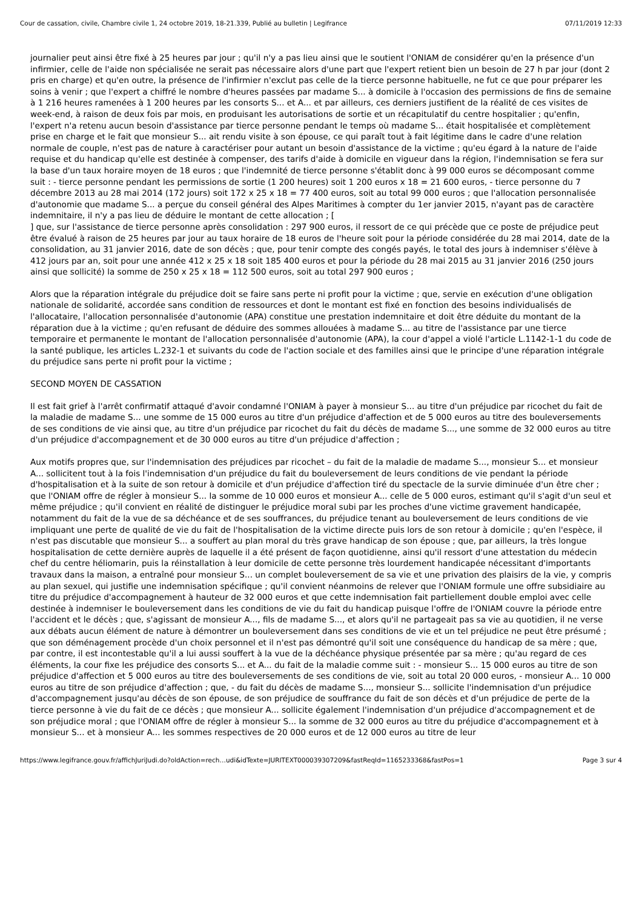Cour de cassation, civile, Chambre civile 1, 24 octobre 2019, 18-21.339, Publié au bulletin | Legifrance 07/11/2019 12:33
journalier peut ainsi être fixé à 25 heures par jour ; qu'il n'y a pas lieu ainsi que le soutient l'ONIAM de considérer qu'en la présence d'un infirmier, celle de l'aide non spécialisée ne serait pas nécessaire alors d'une part que l'expert retient bien un besoin de 27 h par jour (dont 2 pris en charge) et qu'en outre, la présence de l'infirmier n'exclut pas celle de la tierce personne habituelle, ne fut ce que pour préparer les soins à venir ; que l'expert a chiffré le nombre d'heures passées par madame S... à domicile à l'occasion des permissions de fins de semaine à 1 216 heures ramenées à 1 200 heures par les consorts S... et A... et par ailleurs, ces derniers justifient de la réalité de ces visites de week-end, à raison de deux fois par mois, en produisant les autorisations de sortie et un récapitulatif du centre hospitalier ; qu'enfin, l'expert n'a retenu aucun besoin d'assistance par tierce personne pendant le temps où madame S... était hospitalisée et complètement prise en charge et le fait que monsieur S... ait rendu visite à son épouse, ce qui paraît tout à fait légitime dans le cadre d'une relation normale de couple, n'est pas de nature à caractériser pour autant un besoin d'assistance de la victime ; qu'eu égard à la nature de l'aide requise et du handicap qu'elle est destinée à compenser, des tarifs d'aide à domicile en vigueur dans la région, l'indemnisation se fera sur la base d'un taux horaire moyen de 18 euros ; que l'indemnité de tierce personne s'établit donc à 99 000 euros se décomposant comme suit : - tierce personne pendant les permissions de sortie (1 200 heures) soit 1 200 euros x 18 = 21 600 euros, - tierce personne du 7 décembre 2013 au 28 mai 2014 (172 jours) soit 172 x 25 x 18 = 77 400 euros, soit au total 99 000 euros ; que l'allocation personnalisée d'autonomie que madame S... a perçue du conseil général des Alpes Maritimes à compter du 1er janvier 2015, n'ayant pas de caractère indemnitaire, il n'y a pas lieu de déduire le montant de cette allocation ; [
] que, sur l'assistance de tierce personne après consolidation : 297 900 euros, il ressort de ce qui précède que ce poste de préjudice peut être évalué à raison de 25 heures par jour au taux horaire de 18 euros de l'heure soit pour la période considérée du 28 mai 2014, date de la consolidation, au 31 janvier 2016, date de son décès ; que, pour tenir compte des congés payés, le total des jours à indemniser s'élève à 412 jours par an, soit pour une année 412 x 25 x 18 soit 185 400 euros et pour la période du 28 mai 2015 au 31 janvier 2016 (250 jours ainsi que sollicité) la somme de 250 x 25 x 18 = 112 500 euros, soit au total 297 900 euros ;
Alors que la réparation intégrale du préjudice doit se faire sans perte ni profit pour la victime ; que, servie en exécution d'une obligation nationale de solidarité, accordée sans condition de ressources et dont le montant est fixé en fonction des besoins individualisés de l'allocataire, l'allocation personnalisée d'autonomie (APA) constitue une prestation indemnitaire et doit être déduite du montant de la réparation due à la victime ; qu'en refusant de déduire des sommes allouées à madame S... au titre de l'assistance par une tierce temporaire et permanente le montant de l'allocation personnalisée d'autonomie (APA), la cour d'appel a violé l'article L.1142-1-1 du code de la santé publique, les articles L.232-1 et suivants du code de l'action sociale et des familles ainsi que le principe d'une réparation intégrale du préjudice sans perte ni profit pour la victime ;
SECOND MOYEN DE CASSATION
Il est fait grief à l'arrêt confirmatif attaqué d'avoir condamné l'ONIAM à payer à monsieur S... au titre d'un préjudice par ricochet du fait de la maladie de madame S... une somme de 15 000 euros au titre d'un préjudice d'affection et de 5 000 euros au titre des bouleversements de ses conditions de vie ainsi que, au titre d'un préjudice par ricochet du fait du décès de madame S..., une somme de 32 000 euros au titre d'un préjudice d'accompagnement et de 30 000 euros au titre d'un préjudice d'affection ;
Aux motifs propres que, sur l'indemnisation des préjudices par ricochet – du fait de la maladie de madame S..., monsieur S... et monsieur A... sollicitent tout à la fois l'indemnisation d'un préjudice du fait du bouleversement de leurs conditions de vie pendant la période d'hospitalisation et à la suite de son retour à domicile et d'un préjudice d'affection tiré du spectacle de la survie diminuée d'un être cher ; que l'ONIAM offre de régler à monsieur S... la somme de 10 000 euros et monsieur A... celle de 5 000 euros, estimant qu'il s'agit d'un seul et même préjudice ; qu'il convient en réalité de distinguer le préjudice moral subi par les proches d'une victime gravement handicapée, notamment du fait de la vue de sa déchéance et de ses souffrances, du préjudice tenant au bouleversement de leurs conditions de vie impliquant une perte de qualité de vie du fait de l'hospitalisation de la victime directe puis lors de son retour à domicile ; qu'en l'espèce, il n'est pas discutable que monsieur S... a souffert au plan moral du très grave handicap de son épouse ; que, par ailleurs, la très longue hospitalisation de cette dernière auprès de laquelle il a été présent de façon quotidienne, ainsi qu'il ressort d'une attestation du médecin chef du centre héliomarin, puis la réinstallation à leur domicile de cette personne très lourdement handicapée nécessitant d'importants travaux dans la maison, a entraîné pour monsieur S... un complet bouleversement de sa vie et une privation des plaisirs de la vie, y compris au plan sexuel, qui justifie une indemnisation spécifique ; qu'il convient néanmoins de relever que l'ONIAM formule une offre subsidiaire au titre du préjudice d'accompagnement à hauteur de 32 000 euros et que cette indemnisation fait partiellement double emploi avec celle destinée à indemniser le bouleversement dans les conditions de vie du fait du handicap puisque l'offre de l'ONIAM couvre la période entre l'accident et le décès ; que, s'agissant de monsieur A..., fils de madame S..., et alors qu'il ne partageait pas sa vie au quotidien, il ne verse aux débats aucun élément de nature à démontrer un bouleversement dans ses conditions de vie et un tel préjudice ne peut être présumé ; que son déménagement procède d'un choix personnel et il n'est pas démontré qu'il soit une conséquence du handicap de sa mère ; que, par contre, il est incontestable qu'il a lui aussi souffert à la vue de la déchéance physique présentée par sa mère ; qu'au regard de ces éléments, la cour fixe les préjudice des consorts S... et A... du fait de la maladie comme suit : - monsieur S... 15 000 euros au titre de son préjudice d'affection et 5 000 euros au titre des bouleversements de ses conditions de vie, soit au total 20 000 euros, - monsieur A... 10 000 euros au titre de son préjudice d'affection ; que, - du fait du décès de madame S..., monsieur S... sollicite l'indemnisation d'un préjudice d'accompagnement jusqu'au décès de son épouse, de son préjudice de souffrance du fait de son décès et d'un préjudice de perte de la tierce personne à vie du fait de ce décès ; que monsieur A... sollicite également l'indemnisation d'un préjudice d'accompagnement et de son préjudice moral ; que l'ONIAM offre de régler à monsieur S... la somme de 32 000 euros au titre du préjudice d'accompagnement et à monsieur S... et à monsieur A... les sommes respectives de 20 000 euros et de 12 000 euros au titre de leur
https://www.legifrance.gouv.fr/affichJuriJudi.do?oldAction=rech…udi&idTexte=JURITEXT000039307209&fastReqId=1165233368&fastPos=1 Page 3 sur 4